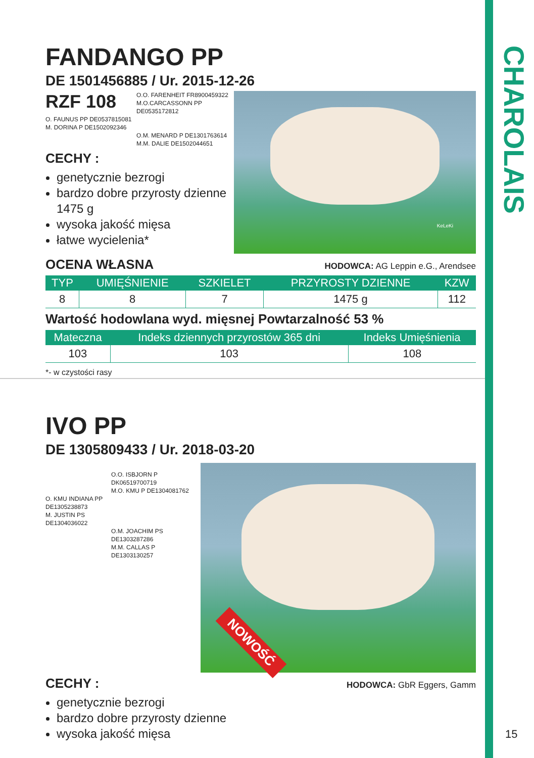CHAROLAIS
FANDANGO PP
DE 1501456885 / Ur. 2015-12-26
RZF 108
O.O. FARENHEIT FR8900459322
M.O.CARCASSONN PP
DE0535172812
O. FAUNUS PP DE0537815081
M. DORINA P DE1502092346
O.M. MENARD P DE1301763614
M.M. DALIE DE1502044651
CECHY :
genetycznie bezrogi
bardzo dobre przyrosty dzienne 1475 g
wysoka jakość mięsa
łatwe wycielenia*
KeLeKi
OCENA WŁASNA
HODOWCA: AG Leppin e.G., Arendsee
| TYP | UMIĘŚNIENIE | SZKIELET | PRZYROSTY DZIENNE | KZW |
| --- | --- | --- | --- | --- |
| 8 | 8 | 7 | 1475 g | 112 |
Wartość hodowlana wyd. mięsnej Powtarzalność 53 %
| Mateczna | Indeks dziennych przyrostów 365 dni | Indeks Umięśnienia |
| --- | --- | --- |
| 103 | 103 | 108 |
*- w czystości rasy
IVO PP
DE 1305809433 / Ur. 2018-03-20
O.O. ISBJORN P
DK06519700719
M.O. KMU P DE1304081762
O. KMU INDIANA PP
DE1305238873
M. JUSTIN PS
DE1304036022
O.M. JOACHIM PS
DE1303287286
M.M. CALLAS P
DE1303130257
NOWOŚĆ
CECHY :
HODOWCA: GbR Eggers, Gamm
genetycznie bezrogi
bardzo dobre przyrosty dzienne
wysoka jakość mięsa
15